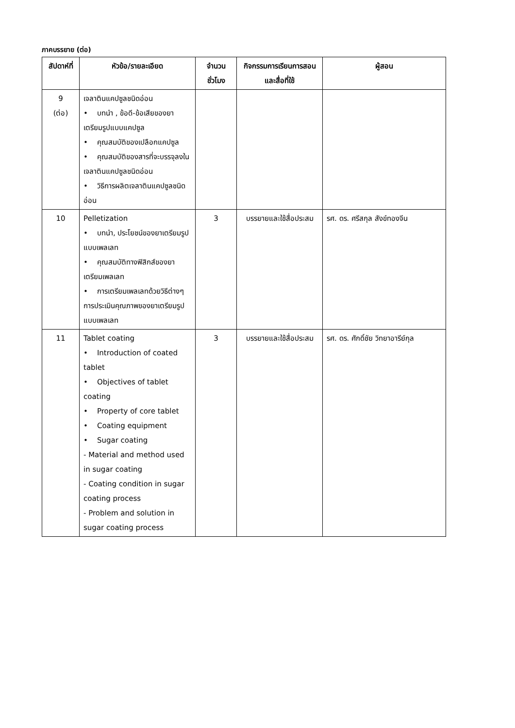ภาคบรรยาย (ต่อ)
| สัปดาห์ที่ | หัวข้อ/รายละเอียด | จำนวนชั่วโมง | กิจกรรมการเรียนการสอนและสื่อที่ใช้ | ผู้สอน |
| --- | --- | --- | --- | --- |
| 9 (ต่อ) | เจลาตินแคปซูลชนิดอ่อน • บทนำ , ข้อดี-ข้อเสียของยาเตรียมรูปแบบแคปซูล • คุณสมบัติของเปลือกแคปซูล • คุณสมบัติของสารที่จะบรรจุลงในเจลาตินแคปซูลชนิดอ่อน • วิธีการผลิตเจลาตินแคปซูลชนิดอ่อน | | | |
| 10 | Pelletization • บทนำ, ประโยชน์ของยาเตรียมรูปแบบเพลเลท • คุณสมบัติทางฟิสิกส์ของยาเตรียมเพลเลท • การเตรียมเพลเลทด้วยวิธีต่างๆ การประเมินคุณภาพของยาเตรียมรูปแบบเพลเลท | 3 | บรรยายและใช้สื่อประสม | รศ. ดร. ศรีสกุล สังข์ทองจีน |
| 11 | Tablet coating • Introduction of coated tablet • Objectives of tablet coating • Property of core tablet • Coating equipment • Sugar coating - Material and method used in sugar coating - Coating condition in sugar coating process - Problem and solution in sugar coating process | 3 | บรรยายและใช้สื่อประสม | รศ. ดร. ศักดิ์ชัย วิทยาอารีย์กุล |